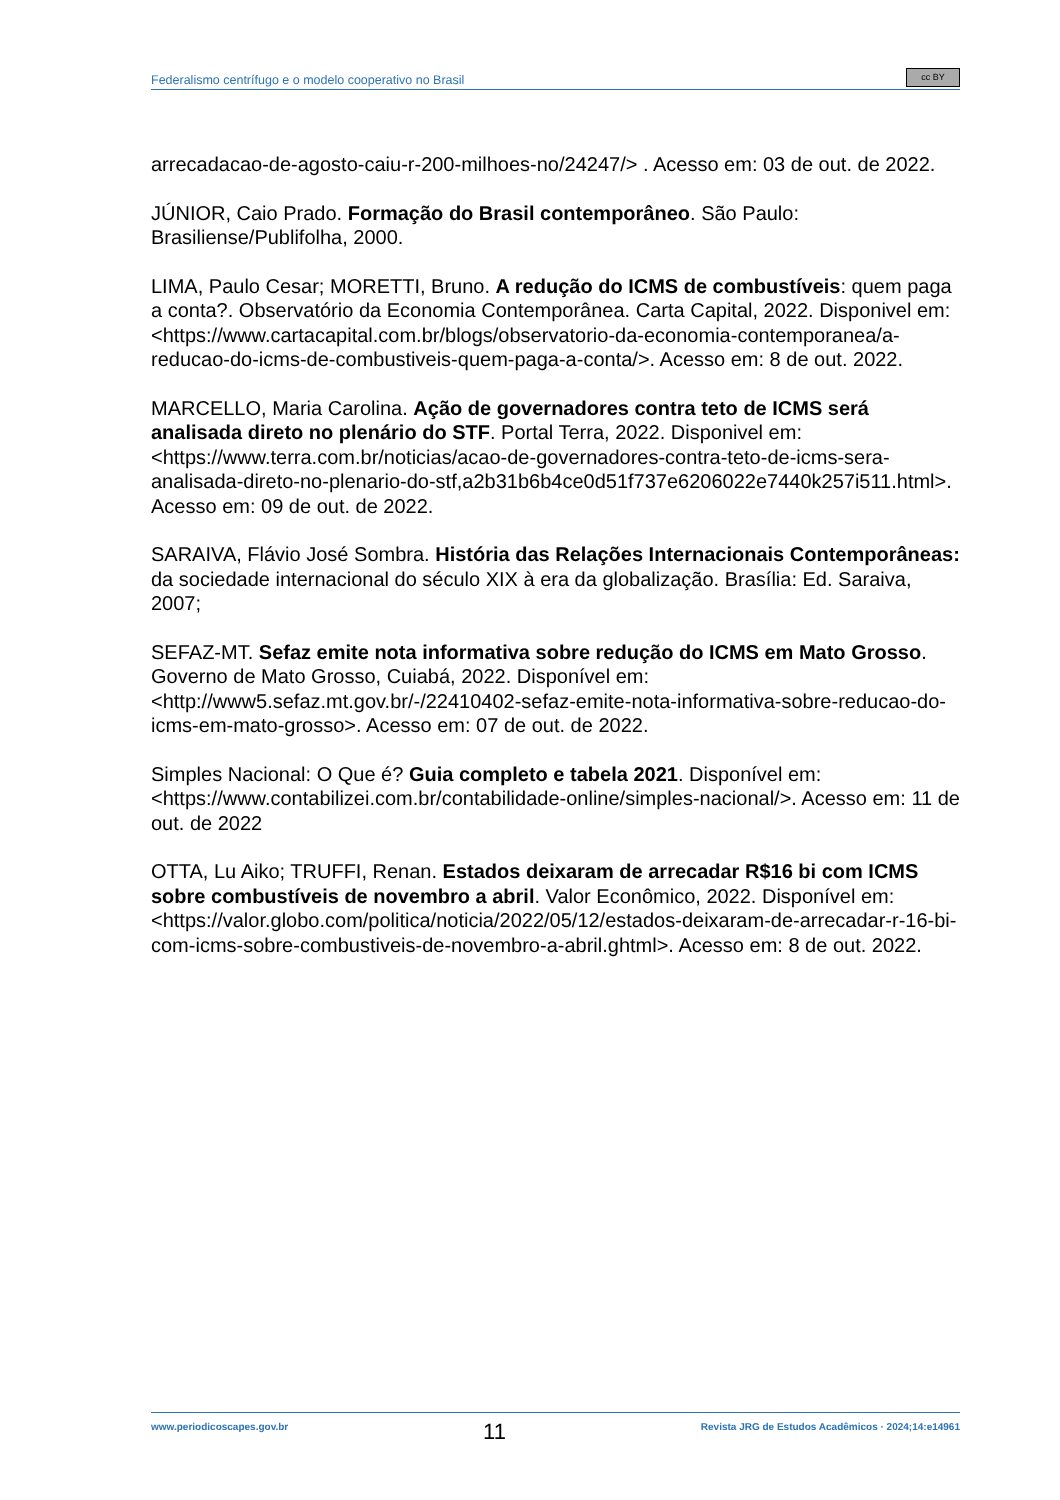Federalismo centrífugo e o modelo cooperativo no Brasil
cc BY
arrecadacao-de-agosto-caiu-r-200-milhoes-no/24247/> . Acesso em: 03 de out. de 2022.
JÚNIOR, Caio Prado. Formação do Brasil contemporâneo. São Paulo: Brasiliense/Publifolha, 2000.
LIMA, Paulo Cesar; MORETTI, Bruno. A redução do ICMS de combustíveis: quem paga a conta?. Observatório da Economia Contemporânea. Carta Capital, 2022. Disponivel em: <https://www.cartacapital.com.br/blogs/observatorio-da-economia-contemporanea/a-reducao-do-icms-de-combustiveis-quem-paga-a-conta/>. Acesso em: 8 de out. 2022.
MARCELLO, Maria Carolina. Ação de governadores contra teto de ICMS será analisada direto no plenário do STF. Portal Terra, 2022. Disponivel em: <https://www.terra.com.br/noticias/acao-de-governadores-contra-teto-de-icms-sera-analisada-direto-no-plenario-do-stf,a2b31b6b4ce0d51f737e6206022e7440k257i511.html>. Acesso em: 09 de out. de 2022.
SARAIVA, Flávio José Sombra. História das Relações Internacionais Contemporâneas: da sociedade internacional do século XIX à era da globalização. Brasília: Ed. Saraiva, 2007;
SEFAZ-MT. Sefaz emite nota informativa sobre redução do ICMS em Mato Grosso. Governo de Mato Grosso, Cuiabá, 2022. Disponível em: <http://www5.sefaz.mt.gov.br/-/22410402-sefaz-emite-nota-informativa-sobre-reducao-do-icms-em-mato-grosso>. Acesso em: 07 de out. de 2022.
Simples Nacional: O Que é? Guia completo e tabela 2021. Disponível em: <https://www.contabilizei.com.br/contabilidade-online/simples-nacional/>. Acesso em: 11 de out. de 2022
OTTA, Lu Aiko; TRUFFI, Renan. Estados deixaram de arrecadar R$16 bi com ICMS sobre combustíveis de novembro a abril. Valor Econômico, 2022. Disponível em: <https://valor.globo.com/politica/noticia/2022/05/12/estados-deixaram-de-arrecadar-r-16-bi-com-icms-sobre-combustiveis-de-novembro-a-abril.ghtml>. Acesso em: 8 de out. 2022.
www.periodicoscapes.gov.br 11 Revista JRG de Estudos Acadêmicos · 2024;14:e14961